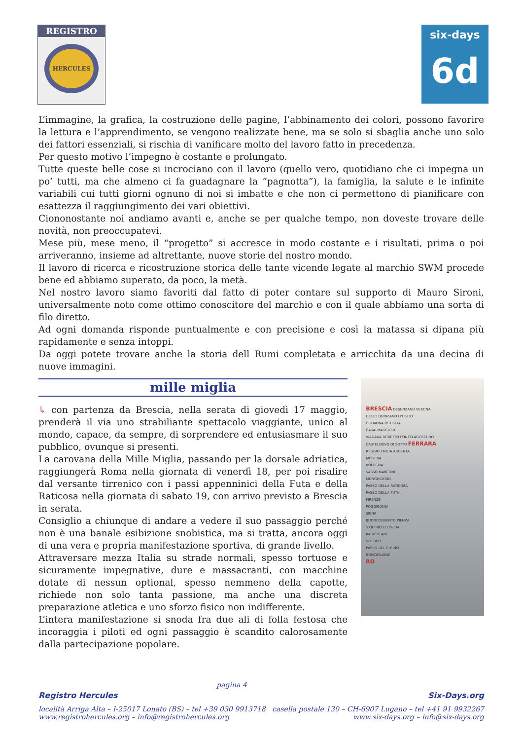REGISTRO
HERCULES
six-days
6d
L’immagine, la grafica, la costruzione delle pagine, l’abbinamento dei colori, possono favorire la lettura e l’apprendimento, se vengono realizzate bene, ma se solo si sbaglia anche uno solo dei fattori essenziali, si rischia di vanificare molto del lavoro fatto in precedenza.
Per questo motivo l’impegno è costante e prolungato.
Tutte queste belle cose si incrociano con il lavoro (quello vero, quotidiano che ci impegna un po’ tutti, ma che almeno ci fa guadagnare la “pagnotta”), la famiglia, la salute e le infinite variabili cui tutti giorni ognuno di noi si imbatte e che non ci permettono di pianificare con esattezza il raggiungimento dei vari obiettivi.
Ciononostante noi andiamo avanti e, anche se per qualche tempo, non doveste trovare delle novità, non preoccupatevi.
Mese più, mese meno, il “progetto” si accresce in modo costante e i risultati, prima o poi arriveranno, insieme ad altrettante, nuove storie del nostro mondo.
Il lavoro di ricerca e ricostruzione storica delle tante vicende legate al marchio SWM procede bene ed abbiamo superato, da poco, la metà.
Nel nostro lavoro siamo favoriti dal fatto di poter contare sul supporto di Mauro Sironi, universalmente noto come ottimo conoscitore del marchio e con il quale abbiamo una sorta di filo diretto.
Ad ogni domanda risponde puntualmente e con precisione e così la matassa si dipana più rapidamente e senza intoppi.
Da oggi potete trovare anche la storia dell Rumi completata e arricchita da una decina di nuove immagini.
mille miglia
↳ con partenza da Brescia, nella serata di giovedì 17 maggio, prenderà il via uno strabiliante spettacolo viaggiante, unico al mondo, capace, da sempre, di sorprendere ed entusiasmare il suo pubblico, ovunque si presenti.
La carovana della Mille Miglia, passando per la dorsale adriatica, raggiungerà Roma nella giornata di venerdì 18, per poi risalire dal versante tirrenico con i passi appenninici della Futa e della Raticosa nella giornata di sabato 19, con arrivo previsto a Brescia in serata.
Consiglio a chiunque di andare a vedere il suo passaggio perché non è una banale esibizione snobistica, ma si tratta, ancora oggi di una vera e propria manifestazione sportiva, di grande livello.
Attraversare mezza Italia su strade normali, spesso tortuose e sicuramente impegnative, dure e massacranti, con macchine dotate di nessun optional, spesso nemmeno della capotte, richiede non solo tanta passione, ma anche una discreta preparazione atletica e uno sforzo fisico non indifferente.
L’intera manifestazione si snoda fra due ali di folla festosa che incoraggia i piloti ed ogni passaggio è scandito calorosamente dalla partecipazione popolare.
BRESCIA DESENZANO VERONA
DELLO QUINZANO D'OGLIO
CREMONA OSTIGLIA
CASALMAGGIORE
VIADANA BORETTO PONTELAGOSCURO
CASTELNOVO DI SOTTO FERRARA
REGGIO EMILIA ARGENTA
MODENA
BOLOGNA
SASSO MARCONI
MONGHIDORO
PASSO DELLA RATICOSA
PASSO DELLA FUTA
FIRENZE
POGGIBONSI
SIENA
BUONCONVENTO PIENZA
S.QUIRICO D'ORCIA
RADICOFANI
VITERBO
PASSO DEL CIMINO
RONCIGLIONE
RO
pagina 4
Registro Hercules Six-Days.org
località Arriga Alta – I-25017 Lonato (BS) – tel +39 030 9913718 casella postale 130 – CH-6907 Lugano – tel +41 91 9932267
www.registrohercules.org – info@registrohercules.org www.six-days.org – info@six-days.org